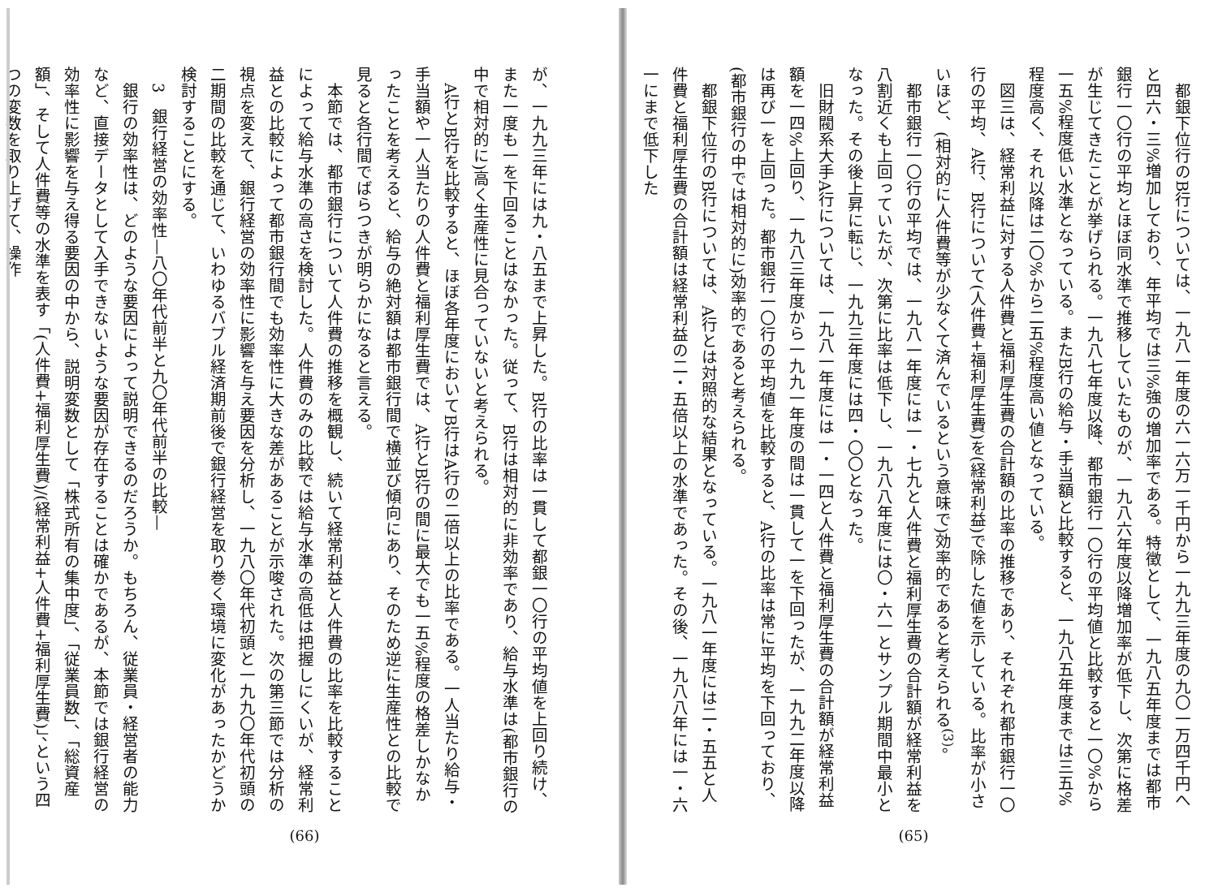都銀下位行のB行については、一九八一年度の六一六万一千円から一九九三年度の九〇一万四千円へと四六・三%増加しており、年平均では三%強の増加率である。特徴として、一九八五年度までは都市銀行一〇行の平均とほぼ同水準で推移していたものが、一九八六年度以降増加率が低下し、次第に格差が生じてきたことが挙げられる。一九八七年度以降、都市銀行一〇行の平均値と比較すると一〇%から一五%程度低い水準となっている。またB行の給与・手当額と比較すると、一九八五年度までは三五%程度高く、それ以降は二〇%から二五%程度高い値となっている。
図三は、経常利益に対する人件費と福利厚生費の合計額の比率の推移であり、それぞれ都市銀行一〇行の平均、A行、B行について(人件費+福利厚生費)を(経常利益)で除した値を示している。比率が小さいほど、(相対的に人件費等が少なくて済んでいるという意味で)効率的であると考えられる<sup>(3)</sup>。
都市銀行一〇行の平均では、一九八一年度には一・七九と人件費と福利厚生費の合計額が経常利益を八割近くも上回っていたが、次第に比率は低下し、一九八八年度には〇・六一とサンプル期間中最小となった。その後上昇に転じ、一九九三年度には四・〇〇となった。
旧財閥系大手A行については、一九八一年度には一・一四と人件費と福利厚生費の合計額が経常利益額を一四%上回り、一九八三年度から一九九一年度の間は一貫して一を下回ったが、一九九二年度以降は再び一を上回った。都市銀行一〇行の平均値を比較すると、A行の比率は常に平均を下回っており、(都市銀行の中では相対的に)効率的であると考えられる。
都銀下位行のB行については、A行とは対照的な結果となっている。一九八一年度には二・五五と人件費と福利厚生費の合計額は経常利益の二・五倍以上の水準であった。その後、一九八八年には一・六一にまで低下した
(65)
が、一九九三年には九・八五まで上昇した。B行の比率は一貫して都銀一〇行の平均値を上回り続け、また一度も一を下回ることはなかった。従って、B行は相対的に非効率であり、給与水準は(都市銀行の中で相対的に)高く生産性に見合っていないと考えられる。
A行とB行を比較すると、ほぼ各年度においてB行はA行の二倍以上の比率である。一人当たり給与・手当額や一人当たりの人件費と福利厚生費では、A行とB行の間に最大でも一五%程度の格差しかなかったことを考えると、給与の絶対額は都市銀行間で横並び傾向にあり、そのため逆に生産性との比較で見ると各行間でばらつきが明らかになると言える。
本節では、都市銀行について人件費の推移を概観し、続いて経常利益と人件費の比率を比較することによって給与水準の高さを検討した。人件費のみの比較では給与水準の高低は把握しにくいが、経常利益との比較によって都市銀行間でも効率性に大きな差があることが示唆された。次の第三節では分析の視点を変えて、銀行経営の効率性に影響を与え要因を分析し、一九八〇年代初頭と一九九〇年代初頭の二期間の比較を通じて、いわゆるバブル経済期前後で銀行経営を取り巻く環境に変化があったかどうか検討することにする。
3　銀行経営の効率性—八〇年代前半と九〇年代前半の比較—
銀行の効率性は、どのような要因によって説明できるのだろうか。もちろん、従業員・経営者の能力など、直接データとして入手できないような要因が存在することは確かであるが、本節では銀行経営の効率性に影響を与え得る要因の中から、説明変数として「株式所有の集中度」、「従業員数」、「総資産額」、そして人件費等の水準を表す「(人件費+福利厚生費)/(経常利益+人件費+福利厚生費)」、という四つの変数を取り上げて、操作
(66)